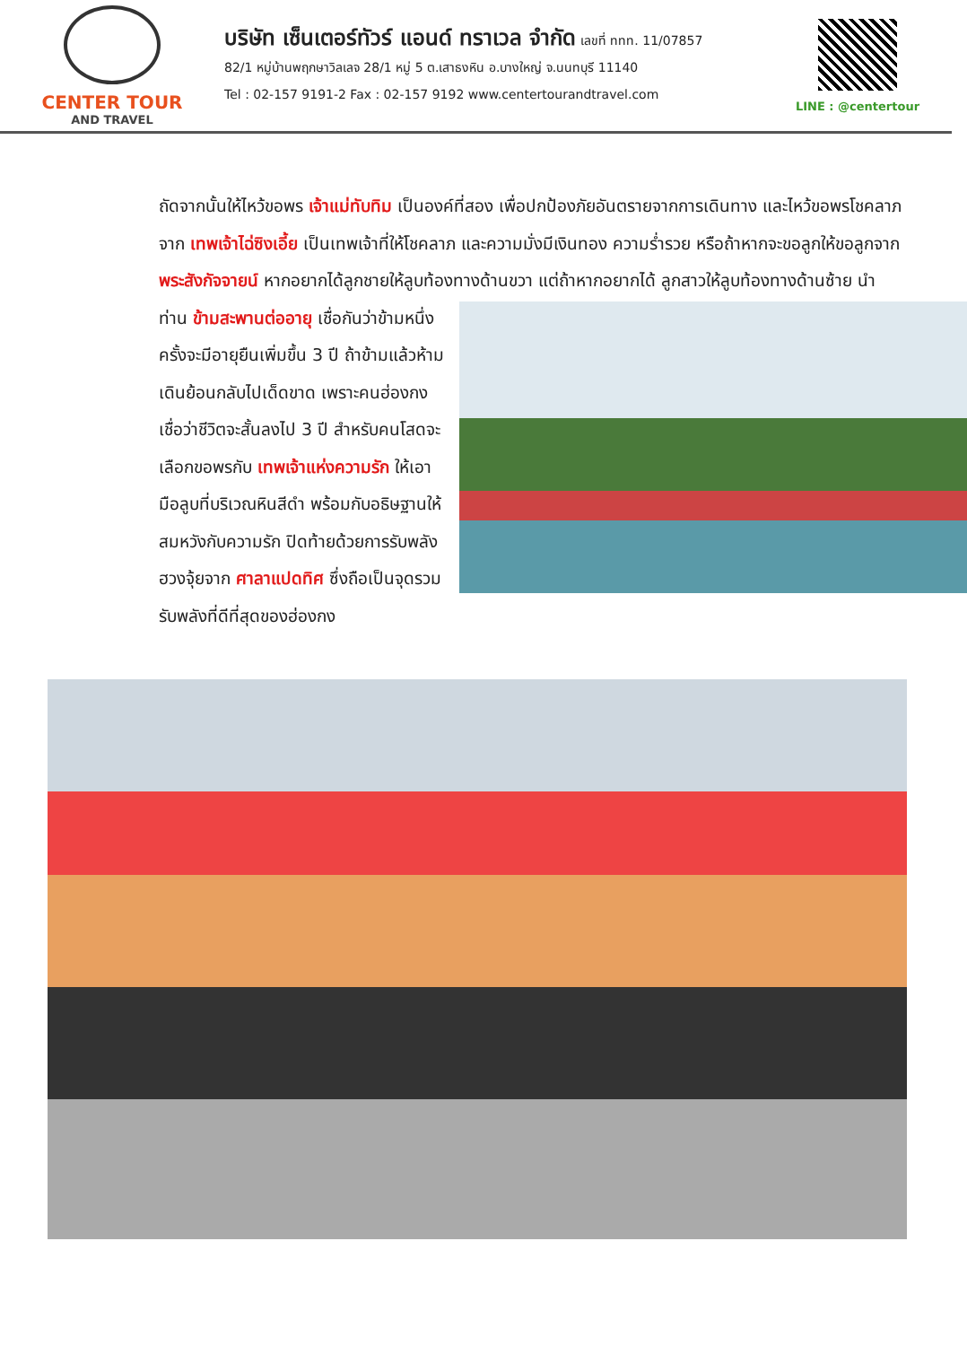CENTER TOUR
AND TRAVEL
บริษัท เซ็นเตอร์ทัวร์ แอนด์ ทราเวล จำกัด เลขที่ ททท. 11/07857
82/1 หมู่บ้านพฤกษาวิลเลจ 28/1 หมู่ 5 ต.เสาธงหิน อ.บางใหญ่ จ.นนทบุรี 11140
Tel : 02-157 9191-2 Fax : 02-157 9192 www.centertourandtravel.com
LINE : @centertour
ถัดจากนั้นให้ไหว้ขอพร เจ้าแม่ทับทิม เป็นองค์ที่สอง เพื่อปกป้องภัยอันตรายจากการเดินทาง และไหว้ขอพรโชคลาภจาก เทพเจ้าไฉ่ซิงเอี้ย เป็นเทพเจ้าที่ให้โชคลาภ และความมั่งมีเงินทอง ความร่ำรวย หรือถ้าหากจะขอลูกให้ขอลูกจาก พระสังกัจจายน์ หากอยากได้ลูกชายให้ลูบท้องทางด้านขวา แต่ถ้าหากอยากได้
ลูกสาวให้ลูบท้องทางด้านซ้าย นำท่าน ข้ามสะพานต่ออายุ เชื่อกันว่าข้ามหนึ่งครั้งจะมีอายุยืนเพิ่มขึ้น 3 ปี ถ้าข้ามแล้วห้ามเดินย้อนกลับไปเด็ดขาด เพราะคนฮ่องกงเชื่อว่าชีวิตจะสั้นลงไป 3 ปี สำหรับคนโสดจะเลือกขอพรกับ เทพเจ้าแห่งความรัก ให้เอามือลูบที่บริเวณหินสีดำ พร้อมกับอธิษฐานให้สมหวังกับความรัก ปิดท้ายด้วยการรับพลังฮวงจุ้ยจาก ศาลาแปดทิศ ซึ่งถือเป็นจุดรวมรับพลังที่ดีที่สุดของฮ่องกง